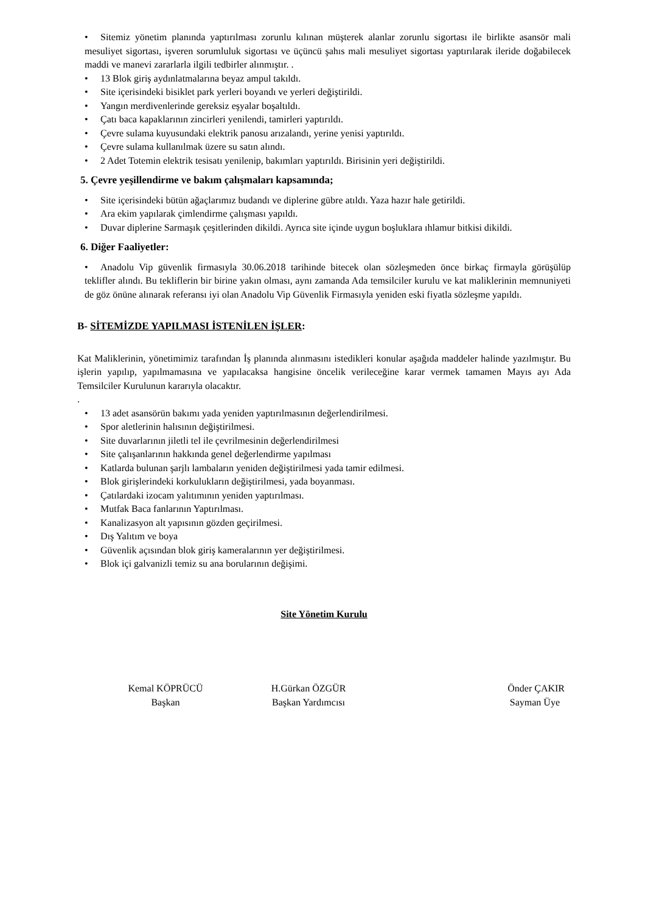• Sitemiz yönetim planında yaptırılması zorunlu kılınan müşterek alanlar zorunlu sigortası ile birlikte asansör mali mesuliyet sigortası, işveren sorumluluk sigortası ve üçüncü şahıs mali mesuliyet sigortası yaptırılarak ileride doğabilecek maddi ve manevi zararlarla ilgili tedbirler alınmıştır. .
• 13 Blok giriş aydınlatmalarına beyaz ampul takıldı.
• Site içerisindeki bisiklet park yerleri boyandı ve yerleri değiştirildi.
• Yangın merdivenlerinde gereksiz eşyalar boşaltıldı.
• Çatı baca kapaklarının zincirleri yenilendi, tamirleri yaptırıldı.
• Çevre sulama kuyusundaki elektrik panosu arızalandı, yerine yenisi yaptırıldı.
• Çevre sulama kullanılmak üzere su satın alındı.
• 2 Adet Totemin elektrik tesisatı yenilenip, bakımları yaptırıldı. Birisinin yeri değiştirildi.
5. Çevre yeşillendirme ve bakım çalışmaları kapsamında;
• Site içerisindeki bütün ağaçlarımız budandı ve diplerine gübre atıldı. Yaza hazır hale getirildi.
• Ara ekim yapılarak çimlendirme çalışması yapıldı.
• Duvar diplerine Sarmaşık çeşitlerinden dikildi. Ayrıca site içinde uygun boşluklara ıhlamur bitkisi dikildi.
6. Diğer Faaliyetler:
• Anadolu Vip güvenlik firmasıyla 30.06.2018 tarihinde bitecek olan sözleşmeden önce birkaç firmayla görüşülüp teklifler alındı. Bu tekliflerin bir birine yakın olması, aynı zamanda Ada temsilciler kurulu ve kat maliklerinin memnuniyeti de göz önüne alınarak referansı iyi olan Anadolu Vip Güvenlik Firmasıyla yeniden eski fiyatla sözleşme yapıldı.
B- SİTEMİZDE YAPILMASI İSTENİLEN İŞLER:
Kat Maliklerinin, yönetimimiz tarafından İş planında alınmasını istedikleri konular aşağıda maddeler halinde yazılmıştır. Bu işlerin yapılıp, yapılmamasına ve yapılacaksa hangisine öncelik verileceğine karar vermek tamamen Mayıs ayı Ada Temsilciler Kurulunun kararıyla olacaktır.
.
• 13 adet asansörün bakımı yada yeniden yaptırılmasının değerlendirilmesi.
• Spor aletlerinin halısının değiştirilmesi.
• Site duvarlarının jiletli tel ile çevrilmesinin değerlendirilmesi
• Site çalışanlarının hakkında genel değerlendirme yapılması
• Katlarda bulunan şarjlı lambaların yeniden değiştirilmesi yada tamir edilmesi.
• Blok girişlerindeki korkulukların değiştirilmesi, yada boyanması.
• Çatılardaki izocam yalıtımının yeniden yaptırılması.
• Mutfak Baca fanlarının Yaptırılması.
• Kanalizasyon alt yapısının gözden geçirilmesi.
• Dış Yalıtım ve boya
• Güvenlik açısından blok giriş kameralarının yer değiştirilmesi.
• Blok içi galvanizli temiz su ana borularının değişimi.
Site Yönetim Kurulu
Kemal KÖPRÜCÜ
Başkan
H.Gürkan ÖZGÜR
Başkan Yardımcısı
Önder ÇAKIR
Sayman Üye